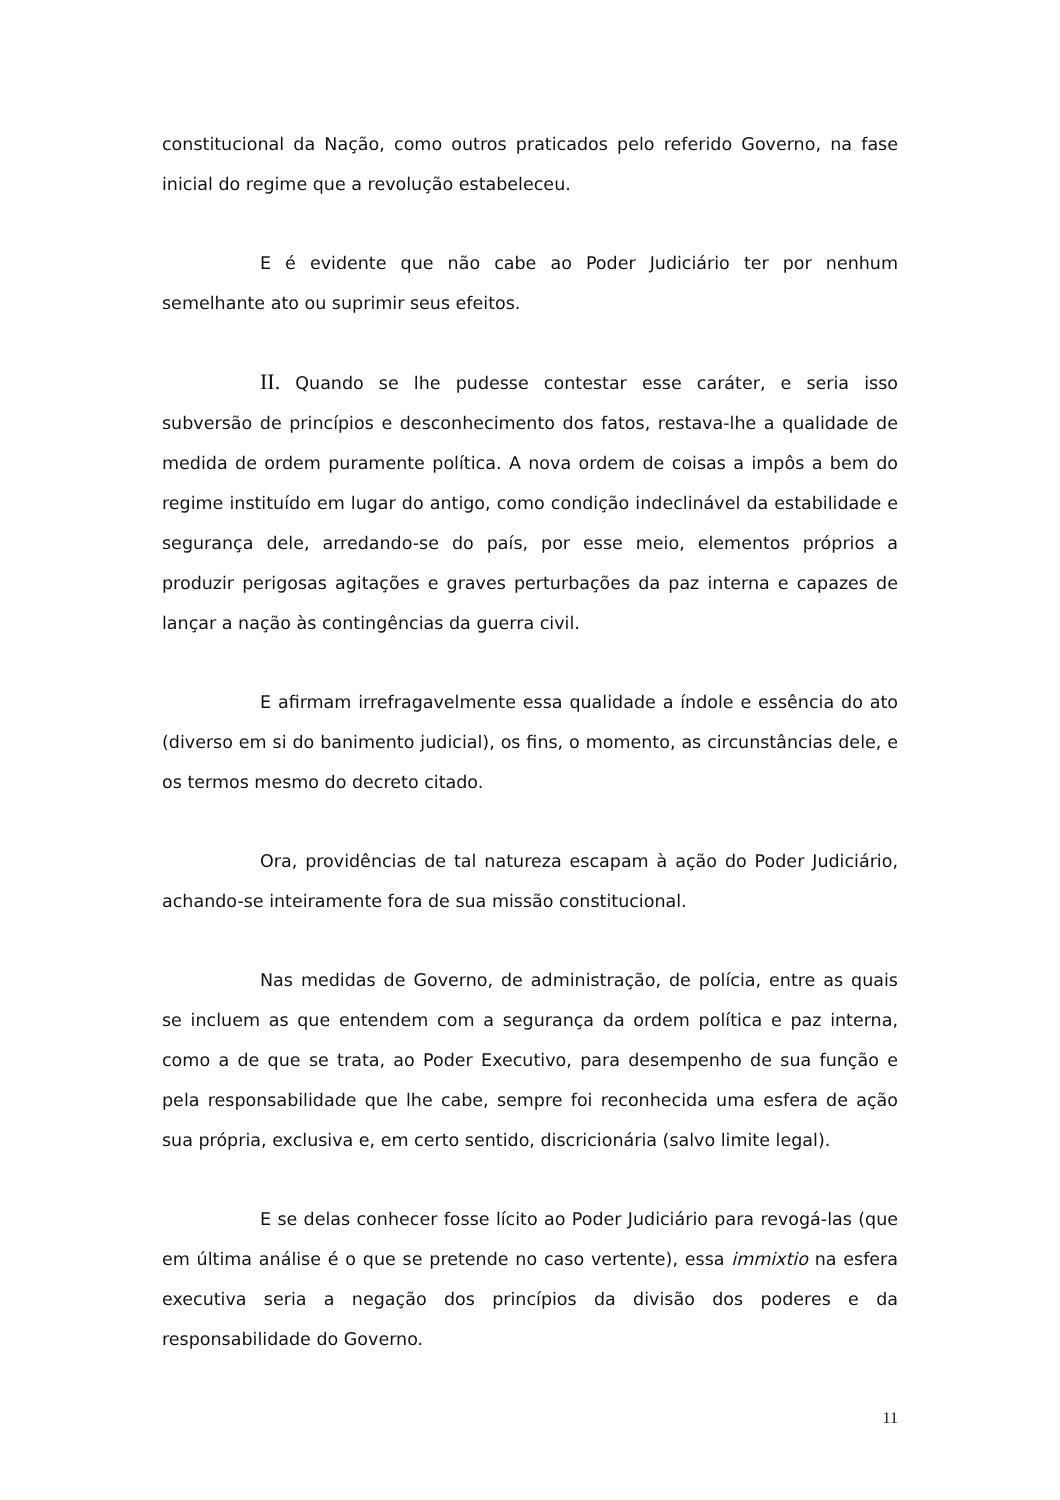constitucional da Nação, como outros praticados pelo referido Governo, na fase inicial do regime que a revolução estabeleceu.
E é evidente que não cabe ao Poder Judiciário ter por nenhum semelhante ato ou suprimir seus efeitos.
II. Quando se lhe pudesse contestar esse caráter, e seria isso subversão de princípios e desconhecimento dos fatos, restava-lhe a qualidade de medida de ordem puramente política. A nova ordem de coisas a impôs a bem do regime instituído em lugar do antigo, como condição indeclinável da estabilidade e segurança dele, arredando-se do país, por esse meio, elementos próprios a produzir perigosas agitações e graves perturbações da paz interna e capazes de lançar a nação às contingências da guerra civil.
E afirmam irrefragavelmente essa qualidade a índole e essência do ato (diverso em si do banimento judicial), os fins, o momento, as circunstâncias dele, e os termos mesmo do decreto citado.
Ora, providências de tal natureza escapam à ação do Poder Judiciário, achando-se inteiramente fora de sua missão constitucional.
Nas medidas de Governo, de administração, de polícia, entre as quais se incluem as que entendem com a segurança da ordem política e paz interna, como a de que se trata, ao Poder Executivo, para desempenho de sua função e pela responsabilidade que lhe cabe, sempre foi reconhecida uma esfera de ação sua própria, exclusiva e, em certo sentido, discricionária (salvo limite legal).
E se delas conhecer fosse lícito ao Poder Judiciário para revogá-las (que em última análise é o que se pretende no caso vertente), essa immixtio na esfera executiva seria a negação dos princípios da divisão dos poderes e da responsabilidade do Governo.
11